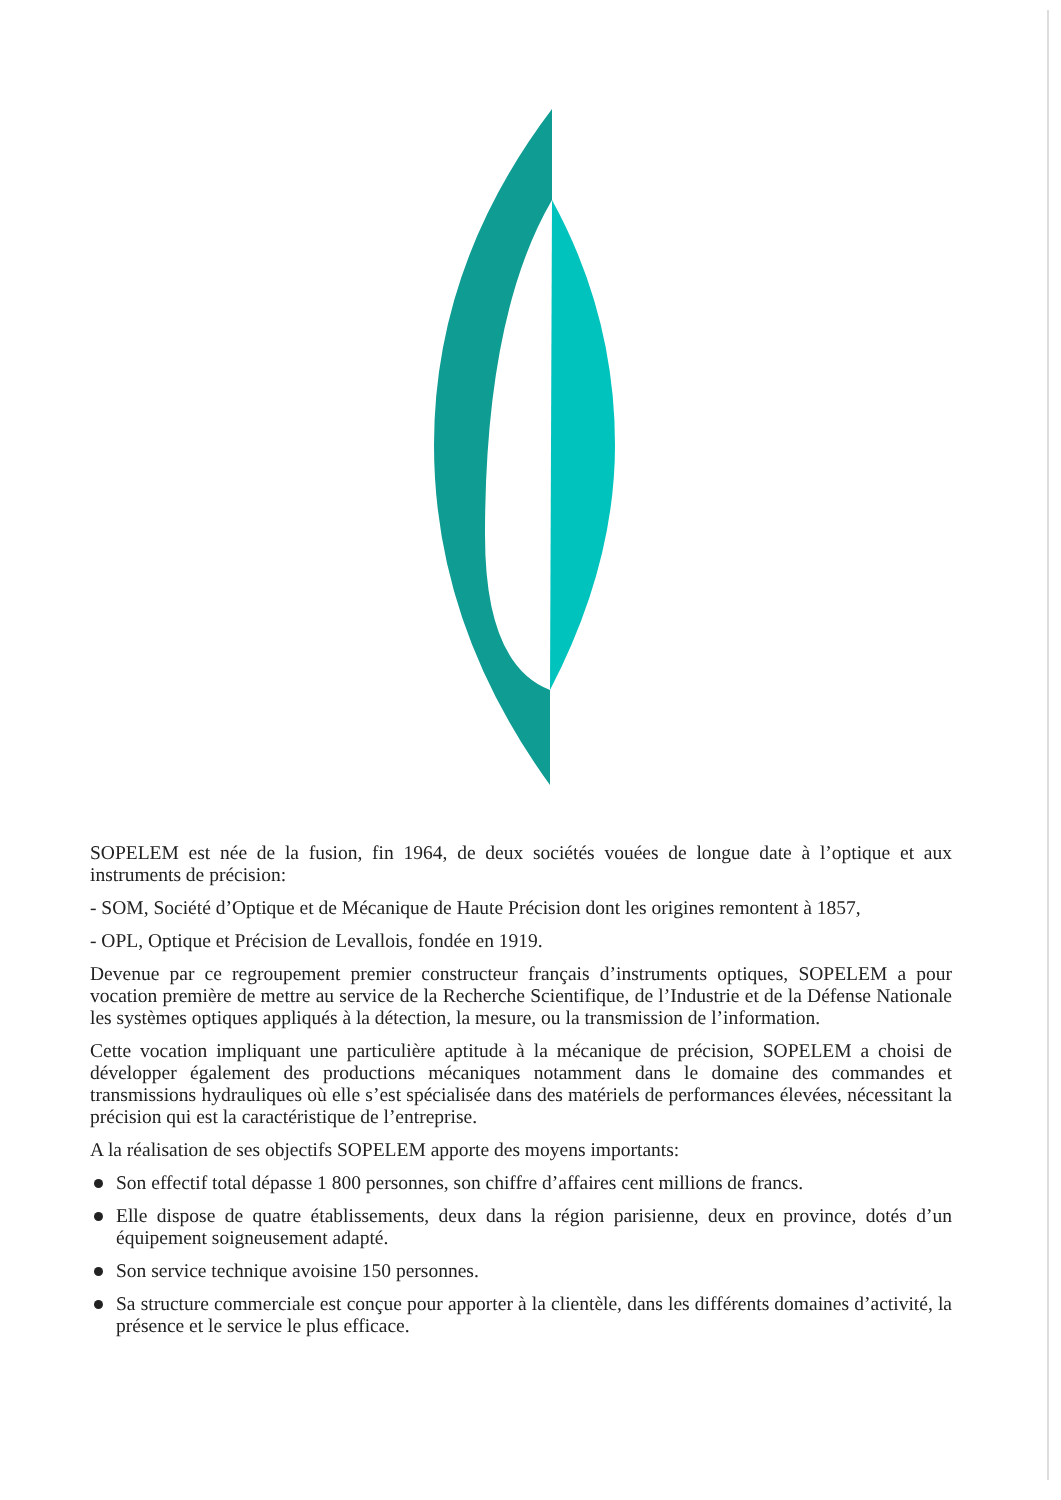SOPELEM est née de la fusion, fin 1964, de deux sociétés vouées de longue date à l’optique et aux instruments de précision:
- SOM, Société d’Optique et de Mécanique de Haute Précision dont les origines remontent à 1857,
- OPL, Optique et Précision de Levallois, fondée en 1919.
Devenue par ce regroupement premier constructeur français d’instruments optiques, SOPELEM a pour vocation première de mettre au service de la Recherche Scientifique, de l’Industrie et de la Défense Nationale les systèmes optiques appliqués à la détection, la mesure, ou la transmission de l’information.
Cette vocation impliquant une particulière aptitude à la mécanique de précision, SOPELEM a choisi de développer également des productions mécaniques notamment dans le domaine des commandes et transmissions hydrauliques où elle s’est spécialisée dans des matériels de performances élevées, nécessitant la précision qui est la caractéristique de l’entreprise.
A la réalisation de ses objectifs SOPELEM apporte des moyens importants:
Son effectif total dépasse 1 800 personnes, son chiffre d’affaires cent millions de francs.
Elle dispose de quatre établissements, deux dans la région parisienne, deux en province, dotés d’un équipement soigneusement adapté.
Son service technique avoisine 150 personnes.
Sa structure commerciale est conçue pour apporter à la clientèle, dans les différents domaines d’activité, la présence et le service le plus efficace.